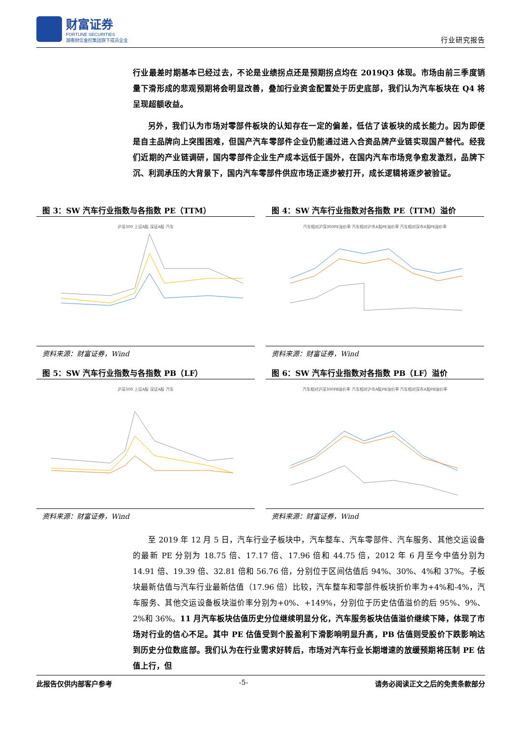财富证券
FORTUNE SECURITIES
湖南财信金控集团旗下成员企业
行业研究报告
行业最差时期基本已经过去，不论是业绩拐点还是预期拐点均在 2019Q3 体现。市场由前三季度销量下滑形成的悲观预期将会明显改善，叠加行业资金配置处于历史底部，我们认为汽车板块在 Q4 将呈现超额收益。
另外，我们认为市场对零部件板块的认知存在一定的偏差，低估了该板块的成长能力。因为即便是自主品牌向上突围困难，但国产汽车零部件企业仍能通过进入合资品牌产业链实现国产替代。经我们近期的产业链调研，国内零部件企业生产成本远低于国外，在国内汽车市场竞争愈发激烈，品牌下沉、利润承压的大背景下，国内汽车零部件供应市场正逐步被打开，成长逻辑将逐步被验证。
图 3：SW 汽车行业指数与各指数 PE（TTM）
沪深300 上证A股 深证A股 汽车
资料来源：财富证券，Wind
图 4：SW 汽车行业指数对各指数 PE（TTM）溢价
汽车相对沪深300PE溢价率 汽车相对沪市A股PE溢价率 汽车相对深市A股PE溢价率
资料来源：财富证券，Wind
图 5：SW 汽车行业指数与各指数 PB（LF）
沪深300 上证A股 深证A股 汽车
资料来源：财富证券，Wind
图 6：SW 汽车行业指数对各指数 PB（LF）溢价
汽车相对沪深300PB溢价率 汽车相对沪市A股PB溢价率 汽车相对深市A股PB溢价率
资料来源：财富证券，Wind
至 2019 年 12 月 5 日，汽车行业子板块中，汽车整车、汽车零部件、汽车服务、其他交运设备的最新 PE 分别为 18.75 倍、17.17 倍、17.96 倍和 44.75 倍，2012 年 6 月至今中值分别为 14.91 倍、19.39 倍、32.81 倍和 56.76 倍，分别位于区间估值后 94%、30%、4%和 37%。子板块最新估值与汽车行业最新估值（17.96 倍）比较，汽车整车和零部件板块折价率为+4%和-4%，汽车服务、其他交运设备板块溢价率分别为+0%、+149%，分别位于历史估值溢价的后 95%、9%、2%和 36%。11 月汽车板块估值历史分位继续明显分化，汽车服务板块估值溢价继续下降，体现了市场对行业的信心不足。其中 PE 估值受到个股盈利下滑影响明显升高，PB 估值则受股价下跌影响达到历史分位数底部。我们认为在行业需求好转后，市场对汽车行业长期增速的放缓预期将压制 PE 估值上行，但
此报告仅供内部客户参考 -5- 请务必阅读正文之后的免责条款部分